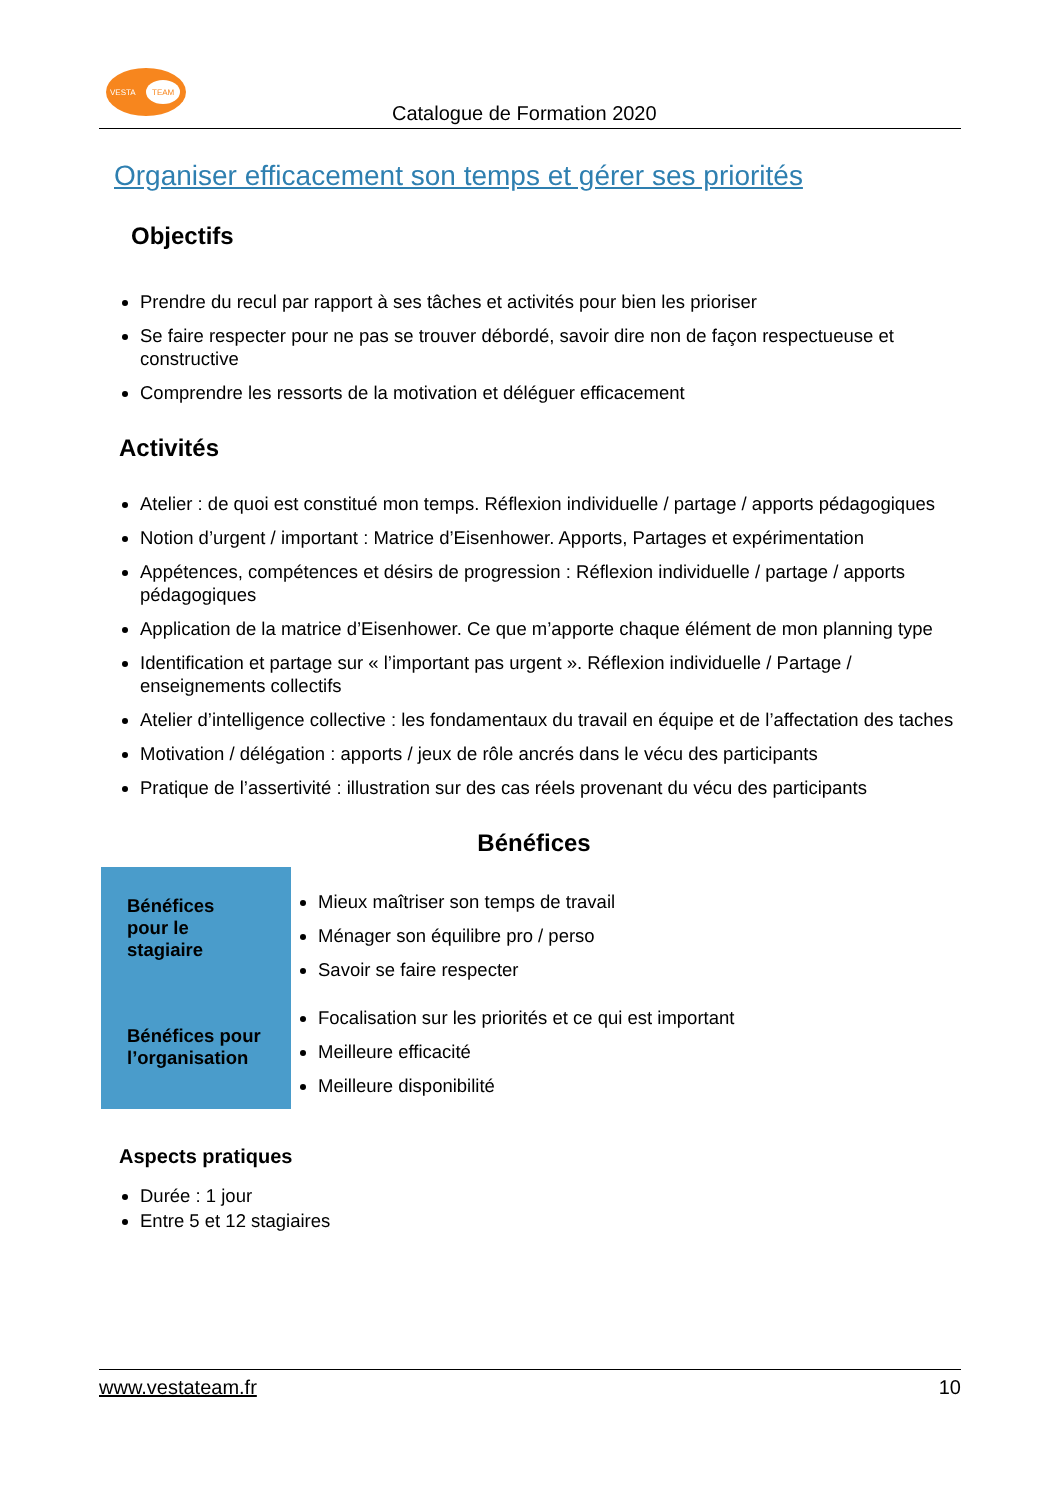VESTA TEAM
Catalogue de Formation 2020
Organiser efficacement son temps et gérer ses priorités
Objectifs
Prendre du recul par rapport à ses tâches et activités pour bien les prioriser
Se faire respecter pour ne pas se trouver débordé, savoir dire non de façon respectueuse et constructive
Comprendre les ressorts de la motivation et déléguer efficacement
Activités
Atelier : de quoi est constitué mon temps. Réflexion individuelle / partage / apports pédagogiques
Notion d’urgent / important : Matrice d’Eisenhower. Apports, Partages et expérimentation
Appétences, compétences et désirs de progression : Réflexion individuelle / partage / apports pédagogiques
Application de la matrice d’Eisenhower. Ce que m’apporte chaque élément de mon planning type
Identification et partage sur « l’important pas urgent ». Réflexion individuelle / Partage / enseignements collectifs
Atelier d’intelligence collective : les fondamentaux du travail en équipe et de l’affectation des taches
Motivation / délégation : apports / jeux de rôle ancrés dans le vécu des participants
Pratique de l’assertivité : illustration sur des cas réels provenant du vécu des participants
Bénéfices
| Bénéfices pour le stagiaire | Mieux maîtriser son temps de travail Ménager son équilibre pro / perso Savoir se faire respecter |
| Bénéfices pour l’organisation | Focalisation sur les priorités et ce qui est important Meilleure efficacité Meilleure disponibilité |
Aspects pratiques
Durée : 1 jour
Entre 5 et 12 stagiaires
www.vestateam.fr 10